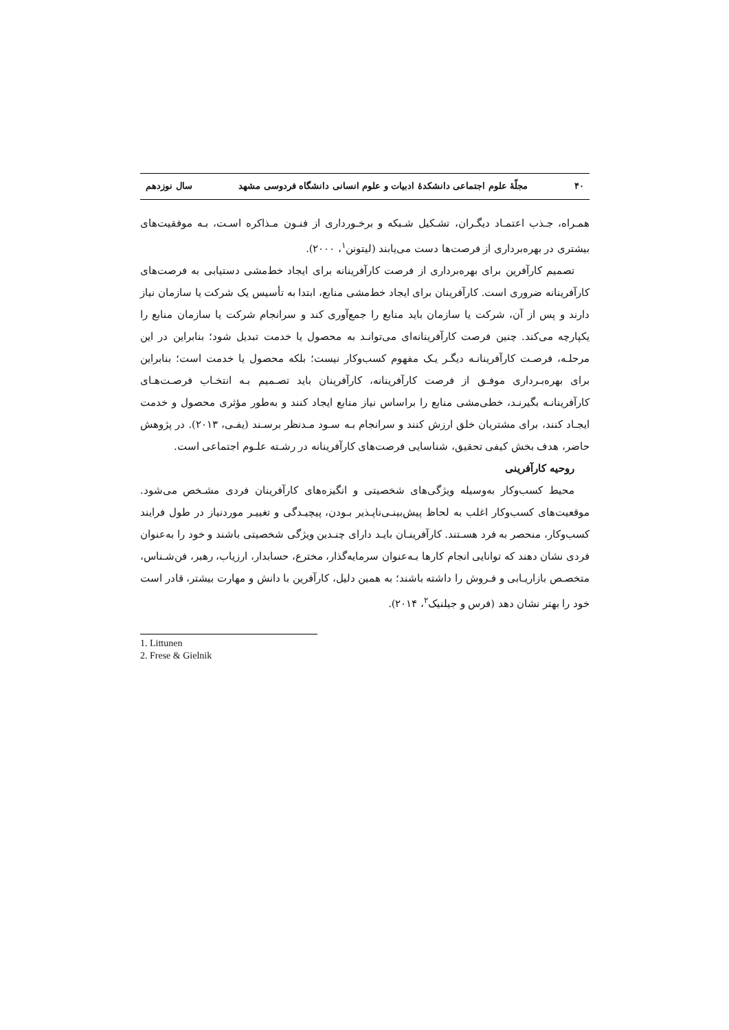۴۰ مجلّهٔ علوم اجتماعی دانشکدهٔ ادبیات و علوم انسانی دانشگاه فردوسی مشهد سال نوزدهم
همـراه، جـذب اعتمـاد دیگـران، تشـکیل شـبکه و برخـورداری از فنـون مـذاکره اسـت، بـه موفقیت‌های بیشتری در بهره‌برداری از فرصت‌ها دست می‌یابند (لیتونن<sup>۱</sup>، ۲۰۰۰).
تصمیم کارآفرین برای بهره‌برداری از فرصت کارآفرینانه برای ایجاد خط‌مشی دستیابی به فرصت‌های کارآفرینانه ضروری است. کارآفرینان برای ایجاد خط‌مشی منابع، ابتدا به تأسیس یک شرکت یا سازمان نیاز دارند و پس از آن، شرکت یا سازمان باید منابع را جمع‌آوری کند و سرانجام شرکت یا سازمان منابع را یکپارچه می‌کند. چنین فرصت کارآفرینانه‌ای می‌توانـد به محصول یا خدمت تبدیل شود؛ بنابراین در این مرحلـه، فرصـت کارآفرینانـه دیگـر یـک مفهوم کسب‌وکار نیست؛ بلکه محصول یا خدمت است؛ بنابراین برای بهره‌بـرداری موفـق از فرصت کارآفرینانه، کارآفرینان باید تصـمیم بـه انتخـاب فرصـت‌هـای کارآفرینانـه بگیرنـد، خطی‌مشی منابع را براساس نیاز منابع ایجاد کنند و به‌طور مؤثری محصول و خدمت ایجـاد کنند، برای مشتریان خلق ارزش کنند و سرانجام بـه سـود مـدنظر برسـند (یفـی، ۲۰۱۳). در پژوهش حاضر، هدف بخش کیفی تحقیق، شناسایی فرصت‌های کارآفرینانه در رشـته علـوم اجتماعی است.
روحیه کارآفرینی
محیط کسب‌وکار به‌وسیله ویژگی‌های شخصیتی و انگیزه‌های کارآفرینان فردی مشـخص می‌شود. موقعیت‌های کسب‌وکار اغلب به لحاظ پیش‌بینـی‌ناپـذیر بـودن، پیچیـدگی و تغییـر موردنیاز در طول فرایند کسب‌وکار، منحصر به فرد هسـتند. کارآفرینـان بایـد دارای چنـدین ویژگی شخصیتی باشند و خود را به‌عنوان فردی نشان دهند که توانایی انجام کارها بـه‌عنوان سرمایه‌گذار، مخترع، حسابدار، ارزیاب، رهبر، فن‌شـناس، متخصـص بازاریـابی و فـروش را داشته باشند؛ به همین دلیل، کارآفرین با دانش و مهارت بیشتر، قادر است خود را بهتر نشان دهد (فرس و جیلنیک<sup>۲</sup>، ۲۰۱۴).
1. Littunen
2. Frese & Gielnik